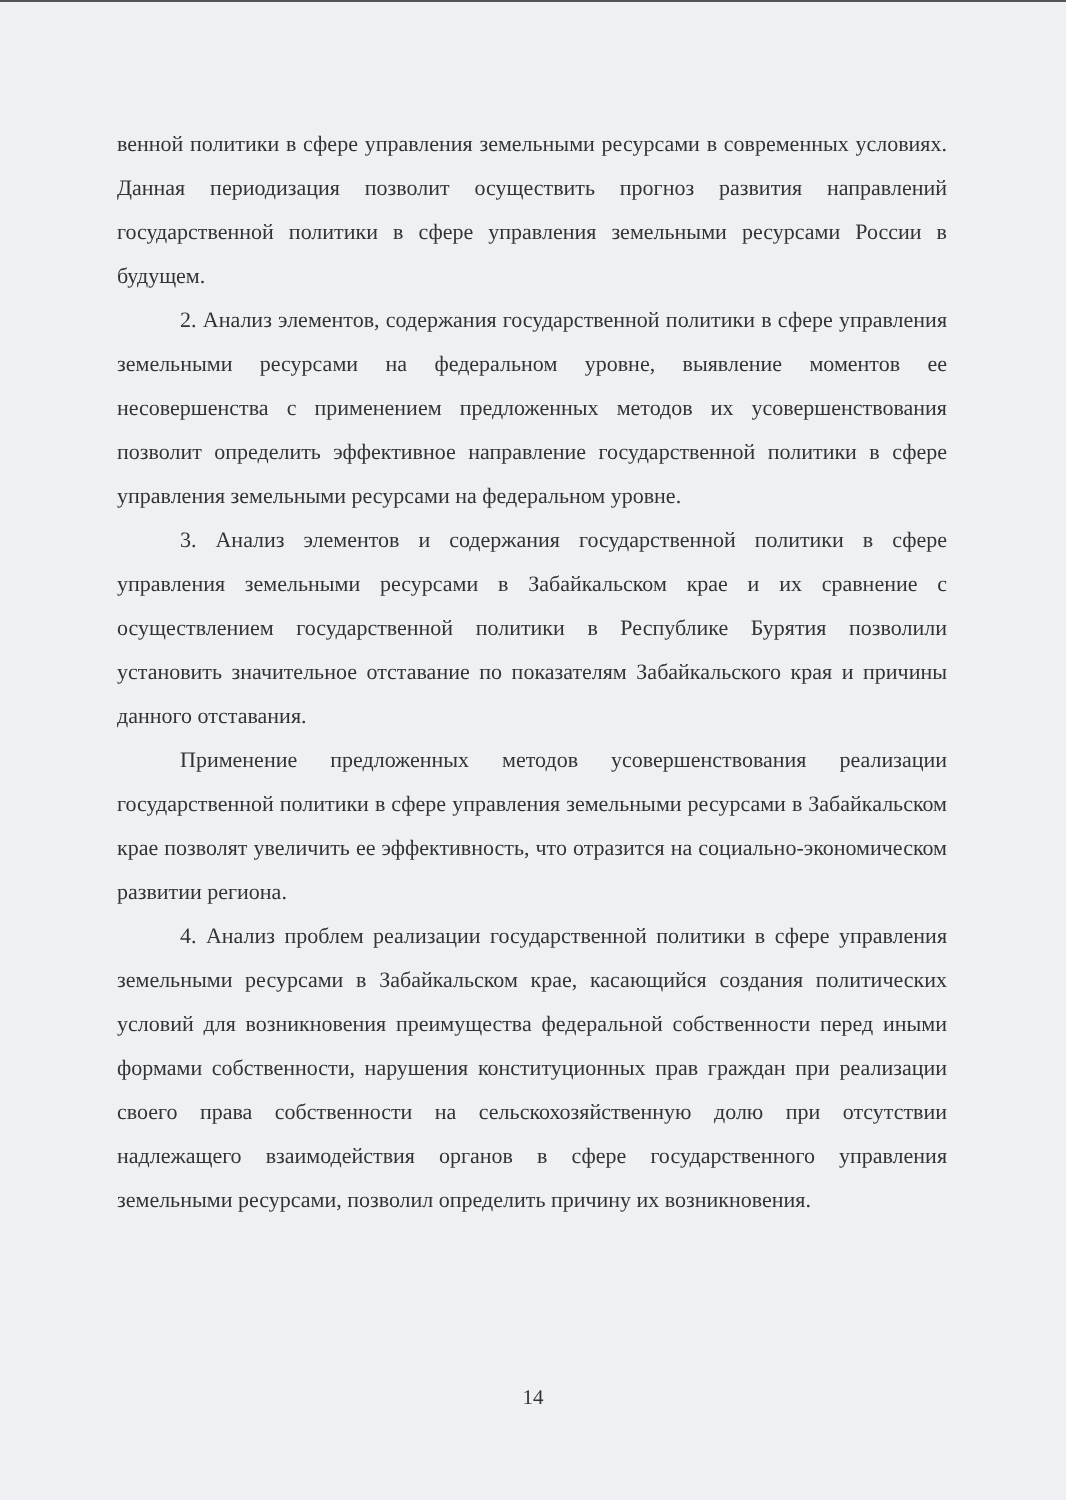венной политики в сфере управления земельными ресурсами в современных условиях. Данная периодизация позволит осуществить прогноз развития направлений государственной политики в сфере управления земельными ресурсами России в будущем.
2. Анализ элементов, содержания государственной политики в сфере управления земельными ресурсами на федеральном уровне, выявление моментов ее несовершенства с применением предложенных методов их усовершенствования позволит определить эффективное направление государственной политики в сфере управления земельными ресурсами на федеральном уровне.
3. Анализ элементов и содержания государственной политики в сфере управления земельными ресурсами в Забайкальском крае и их сравнение с осуществлением государственной политики в Республике Бурятия позволили установить значительное отставание по показателям Забайкальского края и причины данного отставания.
Применение предложенных методов усовершенствования реализации государственной политики в сфере управления земельными ресурсами в Забайкальском крае позволят увеличить ее эффективность, что отразится на социально-экономическом развитии региона.
4. Анализ проблем реализации государственной политики в сфере управления земельными ресурсами в Забайкальском крае, касающийся создания политических условий для возникновения преимущества федеральной собственности перед иными формами собственности, нарушения конституционных прав граждан при реализации своего права собственности на сельскохозяйственную долю при отсутствии надлежащего взаимодействия органов в сфере государственного управления земельными ресурсами, позволил определить причину их возникновения.
14